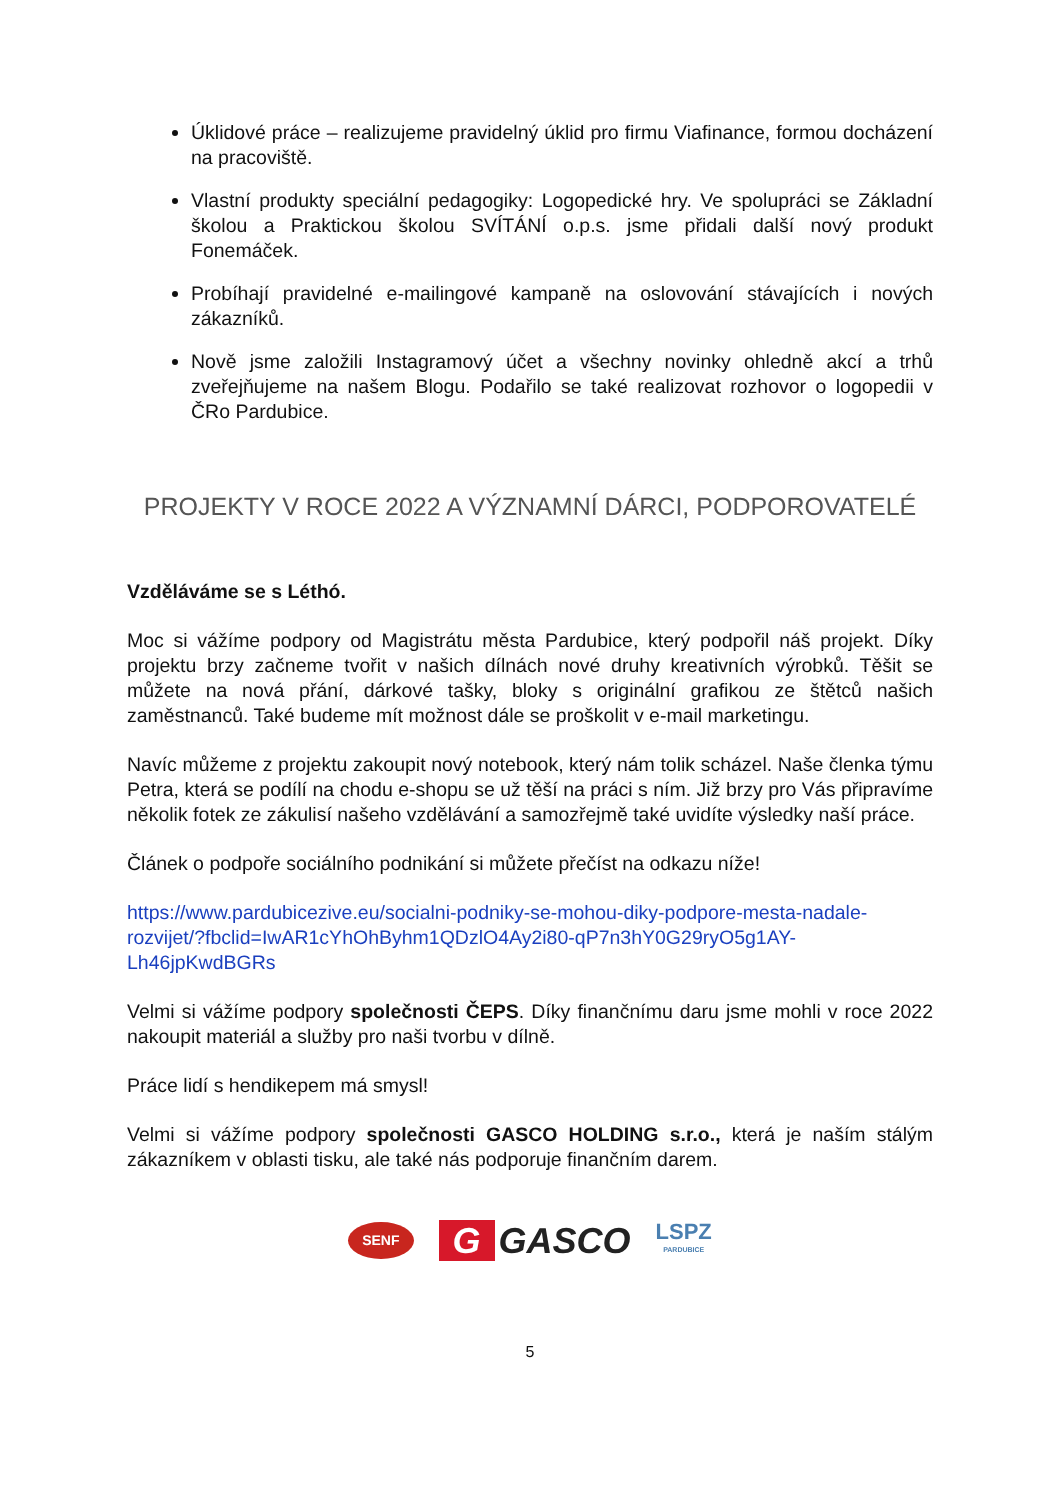Úklidové práce – realizujeme pravidelný úklid pro firmu Viafinance, formou docházení na pracoviště.
Vlastní produkty speciální pedagogiky: Logopedické hry. Ve spolupráci se Základní školou a Praktickou školou SVÍTÁNÍ o.p.s. jsme přidali další nový produkt Fonemáček.
Probíhají pravidelné e-mailingové kampaně na oslovování stávajících i nových zákazníků.
Nově jsme založili Instagramový účet a všechny novinky ohledně akcí a trhů zveřejňujeme na našem Blogu. Podařilo se také realizovat rozhovor o logopedii v ČRo Pardubice.
PROJEKTY V ROCE 2022 A VÝZNAMNÍ DÁRCI, PODPOROVATELÉ
Vzděláváme se s Léthó.
Moc si vážíme podpory od Magistrátu města Pardubice, který podpořil náš projekt. Díky projektu brzy začneme tvořit v našich dílnách nové druhy kreativních výrobků. Těšit se můžete na nová přání, dárkové tašky, bloky s originální grafikou ze štětců našich zaměstnanců. Také budeme mít možnost dále se proškolit v e-mail marketingu.
Navíc můžeme z projektu zakoupit nový notebook, který nám tolik scházel. Naše členka týmu Petra, která se podílí na chodu e-shopu se už těší na práci s ním. Již brzy pro Vás připravíme několik fotek ze zákulisí našeho vzdělávání a samozřejmě také uvidíte výsledky naší práce.
Článek o podpoře sociálního podnikání si můžete přečíst na odkazu níže!
https://www.pardubicezive.eu/socialni-podniky-se-mohou-diky-podpore-mesta-nadale-rozvijet/?fbclid=IwAR1cYhOhByhm1QDzlO4Ay2i80-qP7n3hY0G29ryO5g1AY-Lh46jpKwdBGRs
Velmi si vážíme podpory společnosti ČEPS. Díky finančnímu daru jsme mohli v roce 2022 nakoupit materiál a služby pro naši tvorbu v dílně.
Práce lidí s hendikepem má smysl!
Velmi si vážíme podpory společnosti GASCO HOLDING s.r.o., která je naším stálým zákazníkem v oblasti tisku, ale také nás podporuje finančním darem.
SENF
G GASCO
LSPZ
PARDUBICE
5